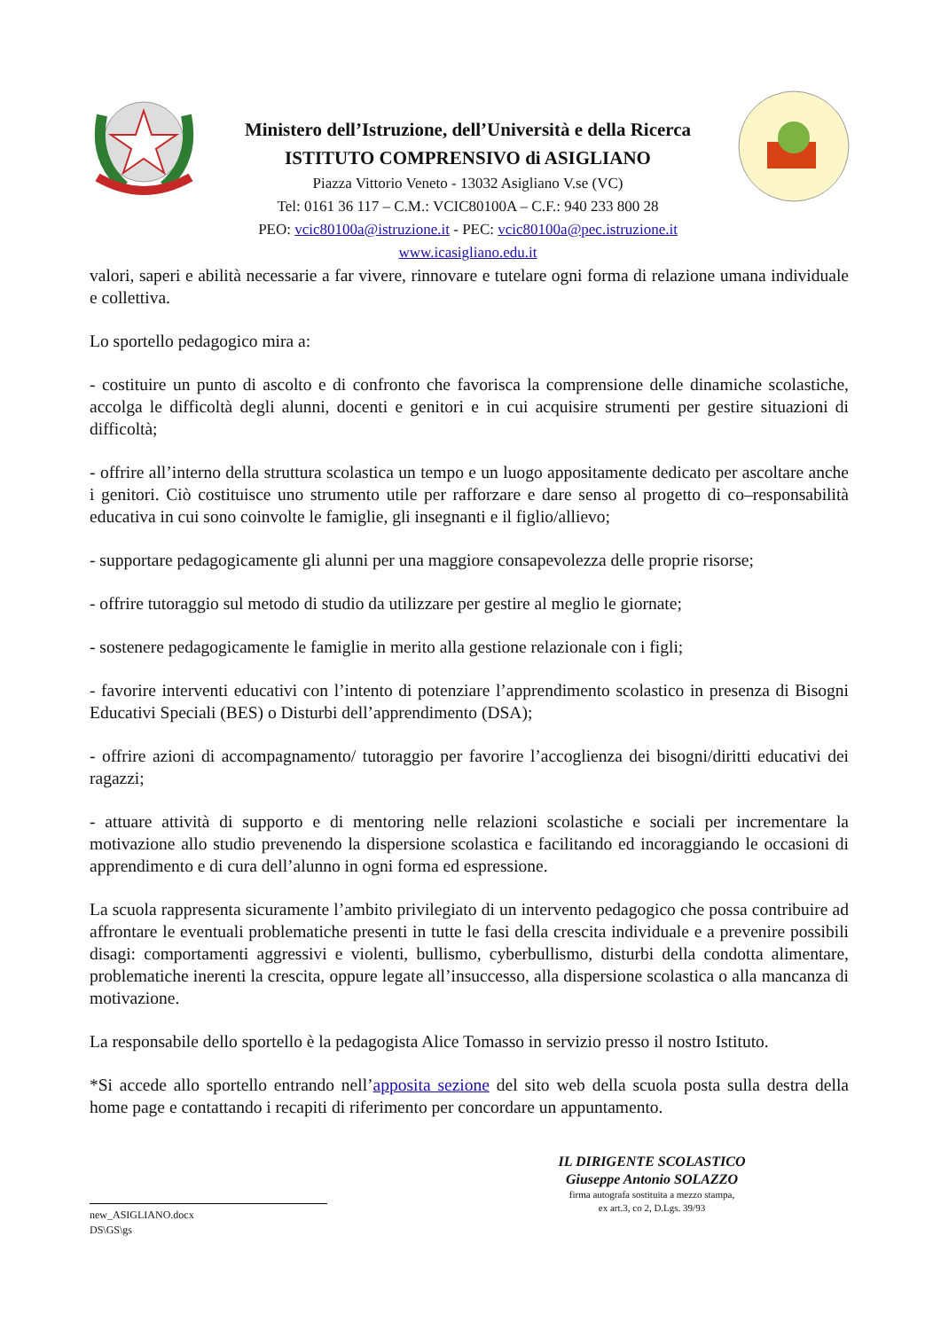Ministero dell’Istruzione, dell’Università e della Ricerca
ISTITUTO COMPRENSIVO di ASIGLIANO
Piazza Vittorio Veneto - 13032 Asigliano V.se (VC)
Tel: 0161 36 117 – C.M.: VCIC80100A – C.F.: 940 233 800 28
PEO: vcic80100a@istruzione.it - PEC: vcic80100a@pec.istruzione.it
www.icasigliano.edu.it
valori, saperi e abilità necessarie a far vivere, rinnovare e tutelare ogni forma di relazione umana individuale e collettiva.
Lo sportello pedagogico mira a:
- costituire un punto di ascolto e di confronto che favorisca la comprensione delle dinamiche scolastiche, accolga le difficoltà degli alunni, docenti e genitori e in cui acquisire strumenti per gestire situazioni di difficoltà;
- offrire all’interno della struttura scolastica un tempo e un luogo appositamente dedicato per ascoltare anche i genitori. Ciò costituisce uno strumento utile per rafforzare e dare senso al progetto di co–responsabilità educativa in cui sono coinvolte le famiglie, gli insegnanti e il figlio/allievo;
- supportare pedagogicamente gli alunni per una maggiore consapevolezza delle proprie risorse;
- offrire tutoraggio sul metodo di studio da utilizzare per gestire al meglio le giornate;
- sostenere pedagogicamente le famiglie in merito alla gestione relazionale con i figli;
- favorire interventi educativi con l’intento di potenziare l’apprendimento scolastico in presenza di Bisogni Educativi Speciali (BES) o Disturbi dell’apprendimento (DSA);
- offrire azioni di accompagnamento/ tutoraggio per favorire l’accoglienza dei bisogni/diritti educativi dei ragazzi;
- attuare attività di supporto e di mentoring nelle relazioni scolastiche e sociali per incrementare la motivazione allo studio prevenendo la dispersione scolastica e facilitando ed incoraggiando le occasioni di apprendimento e di cura dell’alunno in ogni forma ed espressione.
La scuola rappresenta sicuramente l’ambito privilegiato di un intervento pedagogico che possa contribuire ad affrontare le eventuali problematiche presenti in tutte le fasi della crescita individuale e a prevenire possibili disagi: comportamenti aggressivi e violenti, bullismo, cyberbullismo, disturbi della condotta alimentare, problematiche inerenti la crescita, oppure legate all’insuccesso, alla dispersione scolastica o alla mancanza di motivazione.
La responsabile dello sportello è la pedagogista Alice Tomasso in servizio presso il nostro Istituto.
*Si accede allo sportello entrando nell’apposita sezione del sito web della scuola posta sulla destra della home page e contattando i recapiti di riferimento per concordare un appuntamento.
IL DIRIGENTE SCOLASTICO
Giuseppe Antonio SOLAZZO
firma autografa sostituita a mezzo stampa,
ex art.3, co 2, D.Lgs. 39/93
new_ASIGLIANO.docx
DS\GS\gs